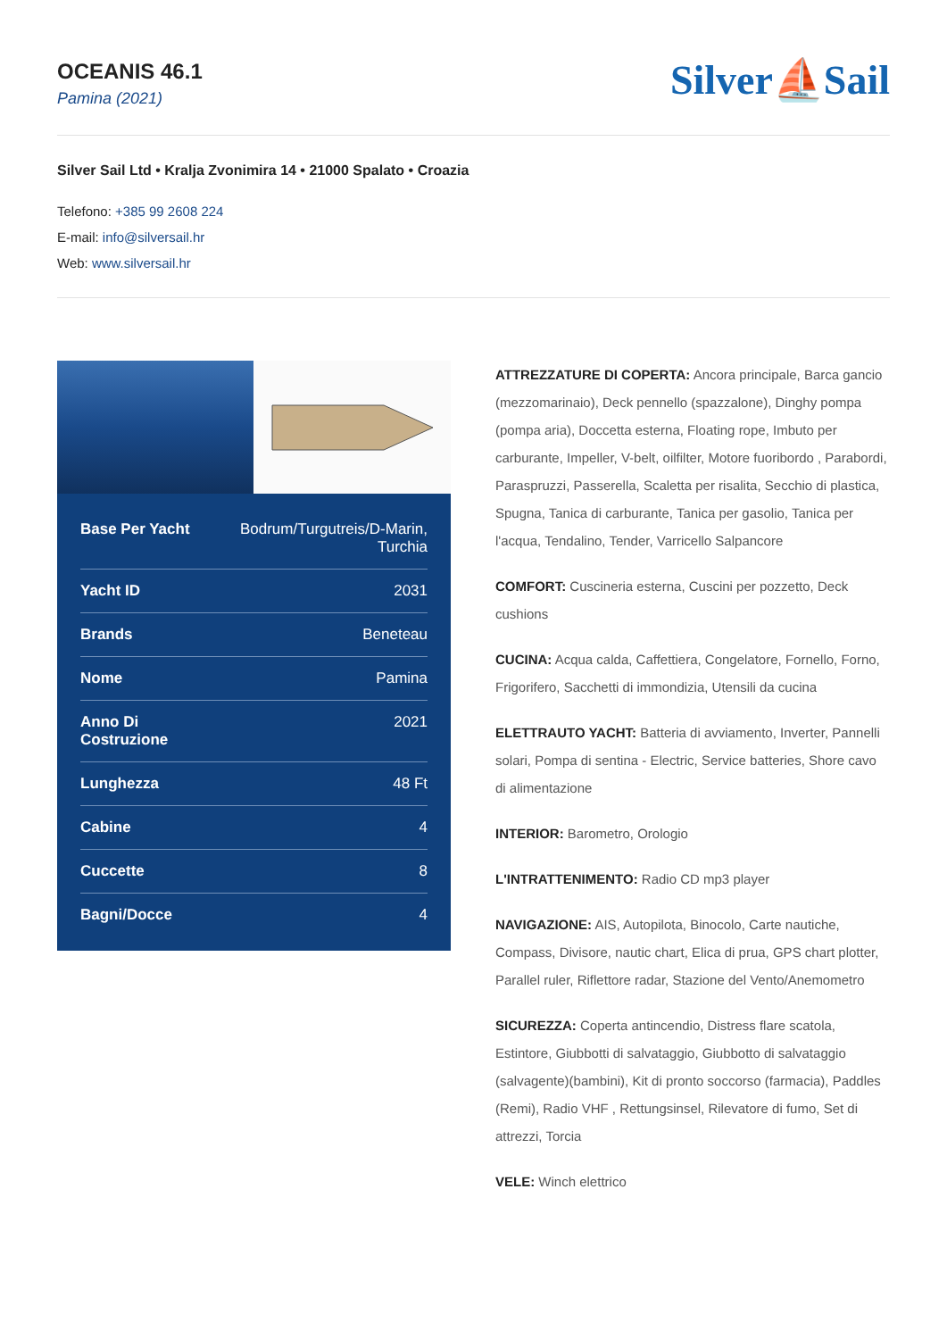OCEANIS 46.1
Pamina (2021)
Silver⛵Sail
Silver Sail Ltd • Kralja Zvonimira 14 • 21000 Spalato • Croazia
Telefono: +385 99 2608 224
E-mail: info@silversail.hr
Web: www.silversail.hr
| Base Per Yacht | Bodrum/Turgutreis/D-Marin, Turchia |
| Yacht ID | 2031 |
| Brands | Beneteau |
| Nome | Pamina |
| Anno Di Costruzione | 2021 |
| Lunghezza | 48 Ft |
| Cabine | 4 |
| Cuccette | 8 |
| Bagni/Docce | 4 |
ATTREZZATURE DI COPERTA: Ancora principale, Barca gancio (mezzomarinaio), Deck pennello (spazzalone), Dinghy pompa (pompa aria), Doccetta esterna, Floating rope, Imbuto per carburante, Impeller, V-belt, oilfilter, Motore fuoribordo , Parabordi, Paraspruzzi, Passerella, Scaletta per risalita, Secchio di plastica, Spugna, Tanica di carburante, Tanica per gasolio, Tanica per l'acqua, Tendalino, Tender, Varricello Salpancore
COMFORT: Cuscineria esterna, Cuscini per pozzetto, Deck cushions
CUCINA: Acqua calda, Caffettiera, Congelatore, Fornello, Forno, Frigorifero, Sacchetti di immondizia, Utensili da cucina
ELETTRAUTO YACHT: Batteria di avviamento, Inverter, Pannelli solari, Pompa di sentina - Electric, Service batteries, Shore cavo di alimentazione
INTERIOR: Barometro, Orologio
L'INTRATTENIMENTO: Radio CD mp3 player
NAVIGAZIONE: AIS, Autopilota, Binocolo, Carte nautiche, Compass, Divisore, nautic chart, Elica di prua, GPS chart plotter, Parallel ruler, Riflettore radar, Stazione del Vento/Anemometro
SICUREZZA: Coperta antincendio, Distress flare scatola, Estintore, Giubbotti di salvataggio, Giubbotto di salvataggio (salvagente)(bambini), Kit di pronto soccorso (farmacia), Paddles (Remi), Radio VHF , Rettungsinsel, Rilevatore di fumo, Set di attrezzi, Torcia
VELE: Winch elettrico